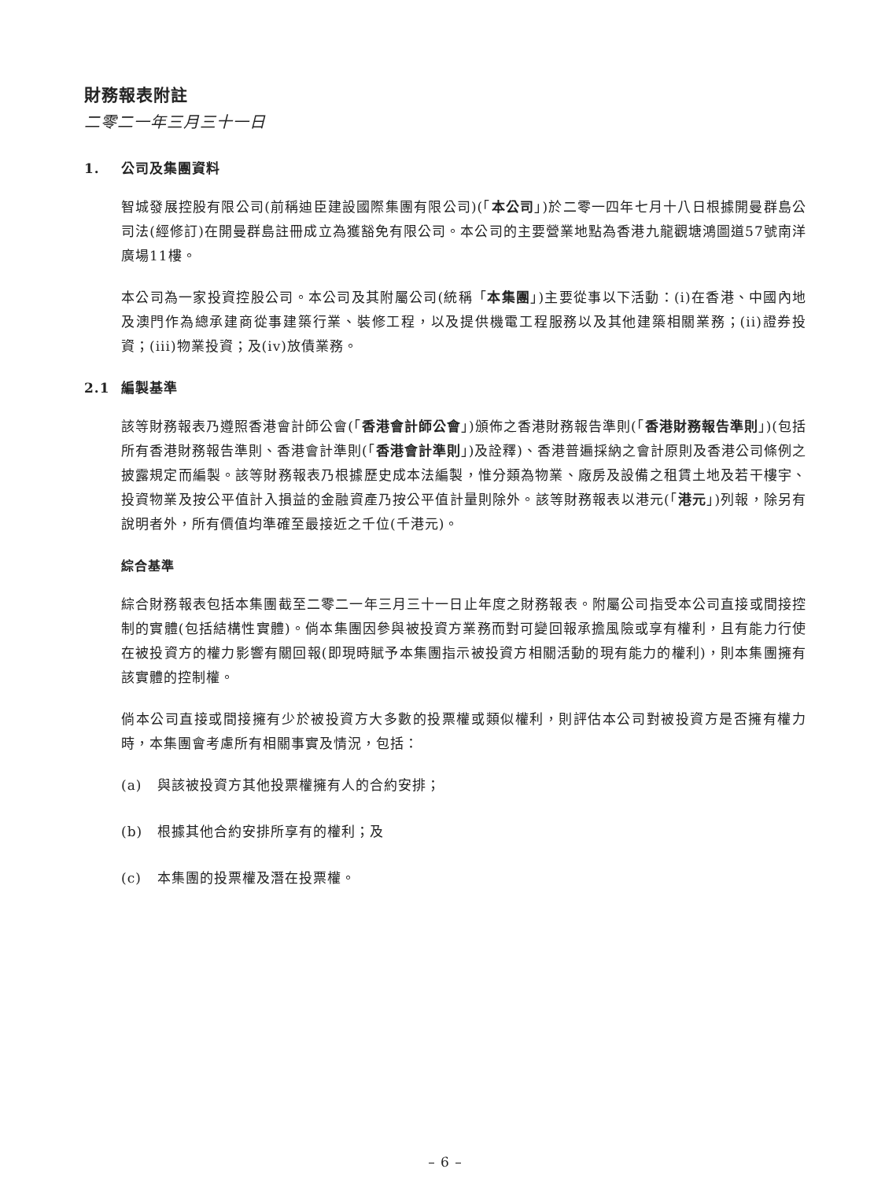財務報表附註
二零二一年三月三十一日
1. 公司及集團資料
智城發展控股有限公司(前稱迪臣建設國際集團有限公司)(「本公司」)於二零一四年七月十八日根據開曼群島公司法(經修訂)在開曼群島註冊成立為獲豁免有限公司。本公司的主要營業地點為香港九龍觀塘鴻圖道57號南洋廣場11樓。
本公司為一家投資控股公司。本公司及其附屬公司(統稱「本集團」)主要從事以下活動：(i)在香港、中國內地及澳門作為總承建商從事建築行業、裝修工程，以及提供機電工程服務以及其他建築相關業務；(ii)證券投資；(iii)物業投資；及(iv)放債業務。
2.1 編製基準
該等財務報表乃遵照香港會計師公會(「香港會計師公會」)頒佈之香港財務報告準則(「香港財務報告準則」)(包括所有香港財務報告準則、香港會計準則(「香港會計準則」)及詮釋)、香港普遍採納之會計原則及香港公司條例之披露規定而編製。該等財務報表乃根據歷史成本法編製，惟分類為物業、廠房及設備之租賃土地及若干樓宇、投資物業及按公平值計入損益的金融資產乃按公平值計量則除外。該等財務報表以港元(「港元」)列報，除另有說明者外，所有價值均準確至最接近之千位(千港元)。
綜合基準
綜合財務報表包括本集團截至二零二一年三月三十一日止年度之財務報表。附屬公司指受本公司直接或間接控制的實體(包括結構性實體)。倘本集團因參與被投資方業務而對可變回報承擔風險或享有權利，且有能力行使在被投資方的權力影響有關回報(即現時賦予本集團指示被投資方相關活動的現有能力的權利)，則本集團擁有該實體的控制權。
倘本公司直接或間接擁有少於被投資方大多數的投票權或類似權利，則評估本公司對被投資方是否擁有權力時，本集團會考慮所有相關事實及情況，包括：
(a) 與該被投資方其他投票權擁有人的合約安排；
(b) 根據其他合約安排所享有的權利；及
(c) 本集團的投票權及潛在投票權。
– 6 –